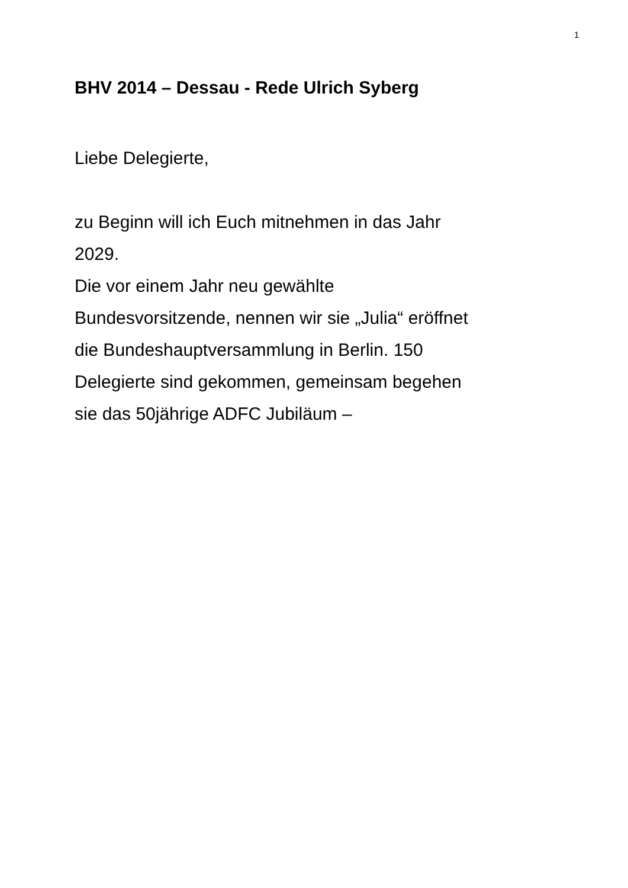1
BHV 2014 – Dessau - Rede Ulrich Syberg
Liebe Delegierte,
zu Beginn will ich Euch mitnehmen in das Jahr
2029.
Die vor einem Jahr neu gewählte
Bundesvorsitzende, nennen wir sie „Julia“ eröffnet
die Bundeshauptversammlung in Berlin. 150
Delegierte sind gekommen, gemeinsam begehen
sie das 50jährige ADFC Jubiläum –